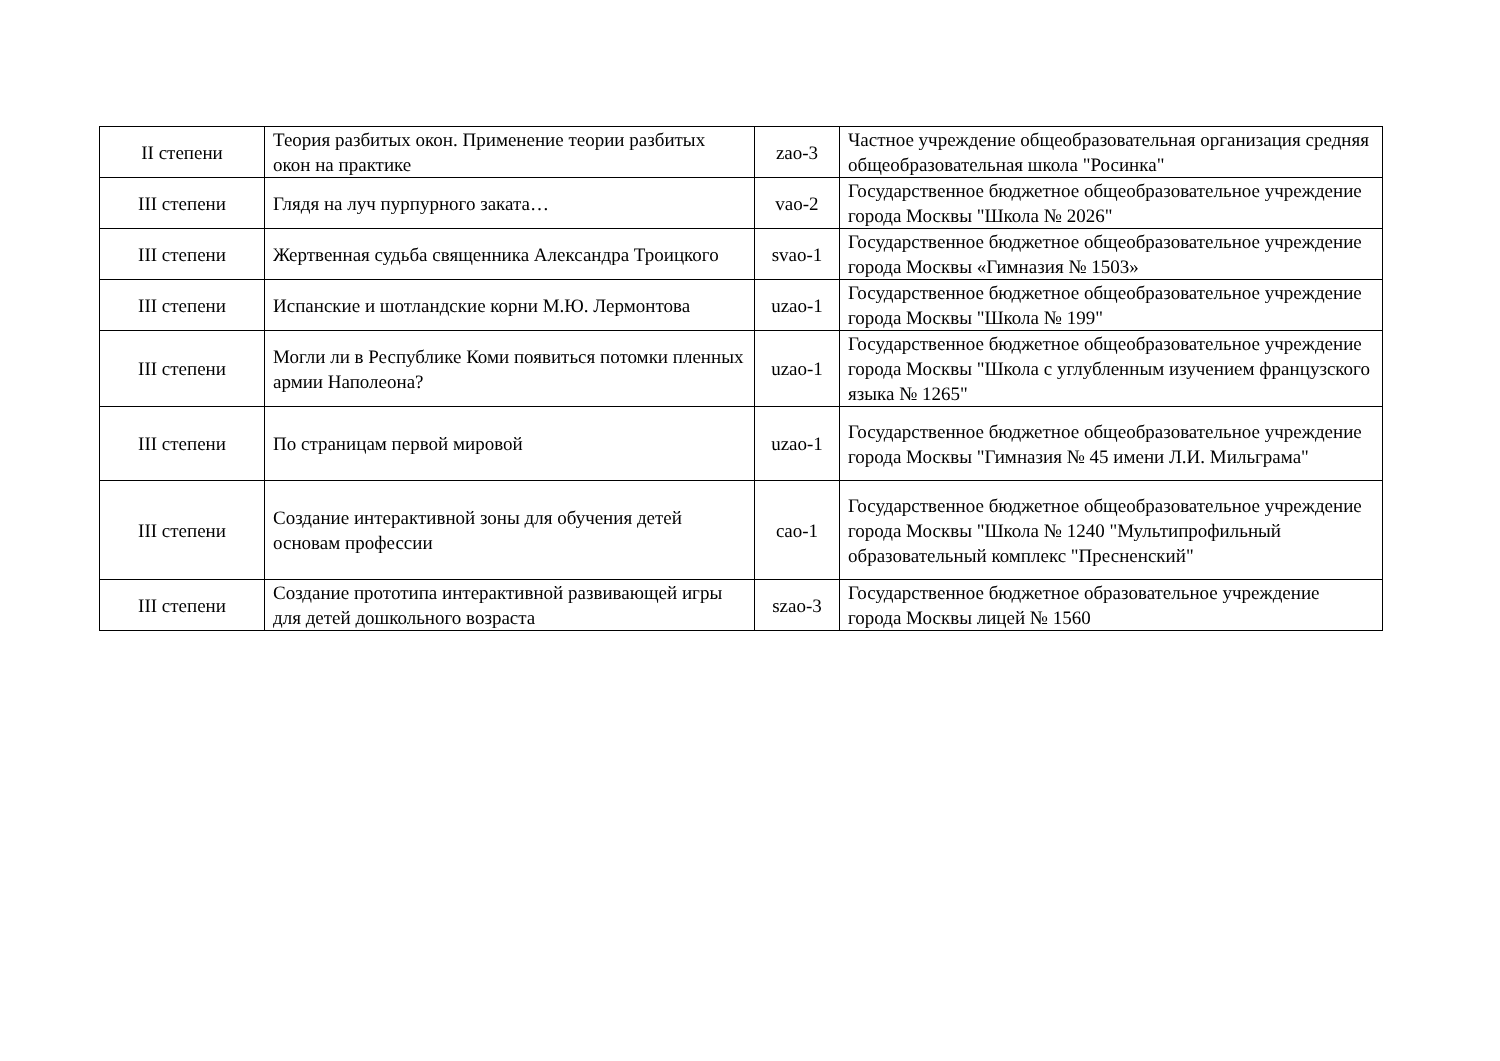| II степени | Теория разбитых окон. Применение теории разбитых окон на практике | zao-3 | Частное учреждение общеобразовательная организация средняя общеобразовательная школа "Росинка" |
| III степени | Глядя на луч пурпурного заката… | vao-2 | Государственное бюджетное общеобразовательное учреждение города Москвы "Школа № 2026" |
| III степени | Жертвенная судьба священника Александра Троицкого | svao-1 | Государственное бюджетное общеобразовательное учреждение города Москвы «Гимназия № 1503» |
| III степени | Испанские и шотландские корни М.Ю. Лермонтова | uzao-1 | Государственное бюджетное общеобразовательное учреждение города Москвы "Школа № 199" |
| III степени | Могли ли в Республике Коми появиться потомки пленных армии Наполеона? | uzao-1 | Государственное бюджетное общеобразовательное учреждение города Москвы "Школа с углубленным изучением французского языка № 1265" |
| III степени | По страницам первой мировой | uzao-1 | Государственное бюджетное общеобразовательное учреждение города Москвы "Гимназия № 45 имени Л.И. Мильграма" |
| III степени | Создание интерактивной зоны для обучения детей основам профессии | cao-1 | Государственное бюджетное общеобразовательное учреждение города Москвы "Школа № 1240 "Мультипрофильный образовательный комплекс "Пресненский" |
| III степени | Создание прототипа интерактивной развивающей игры для детей дошкольного возраста | szao-3 | Государственное бюджетное образовательное учреждение города Москвы лицей № 1560 |